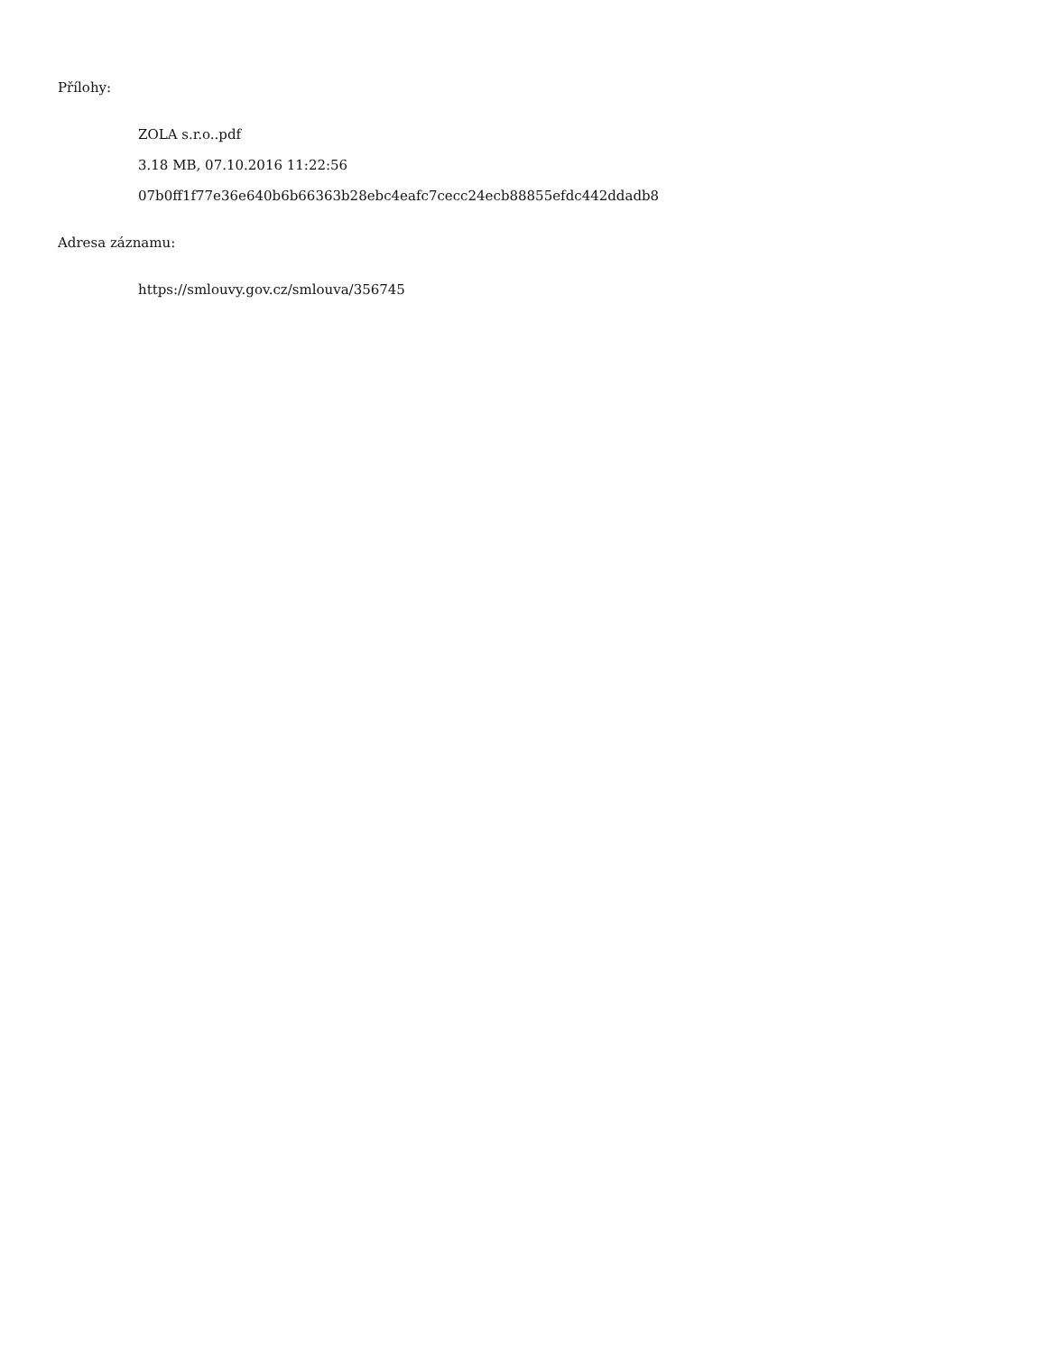Přílohy:
ZOLA s.r.o..pdf
3.18 MB, 07.10.2016 11:22:56
07b0ff1f77e36e640b6b66363b28ebc4eafc7cecc24ecb88855efdc442ddadb8
Adresa záznamu:
https://smlouvy.gov.cz/smlouva/356745